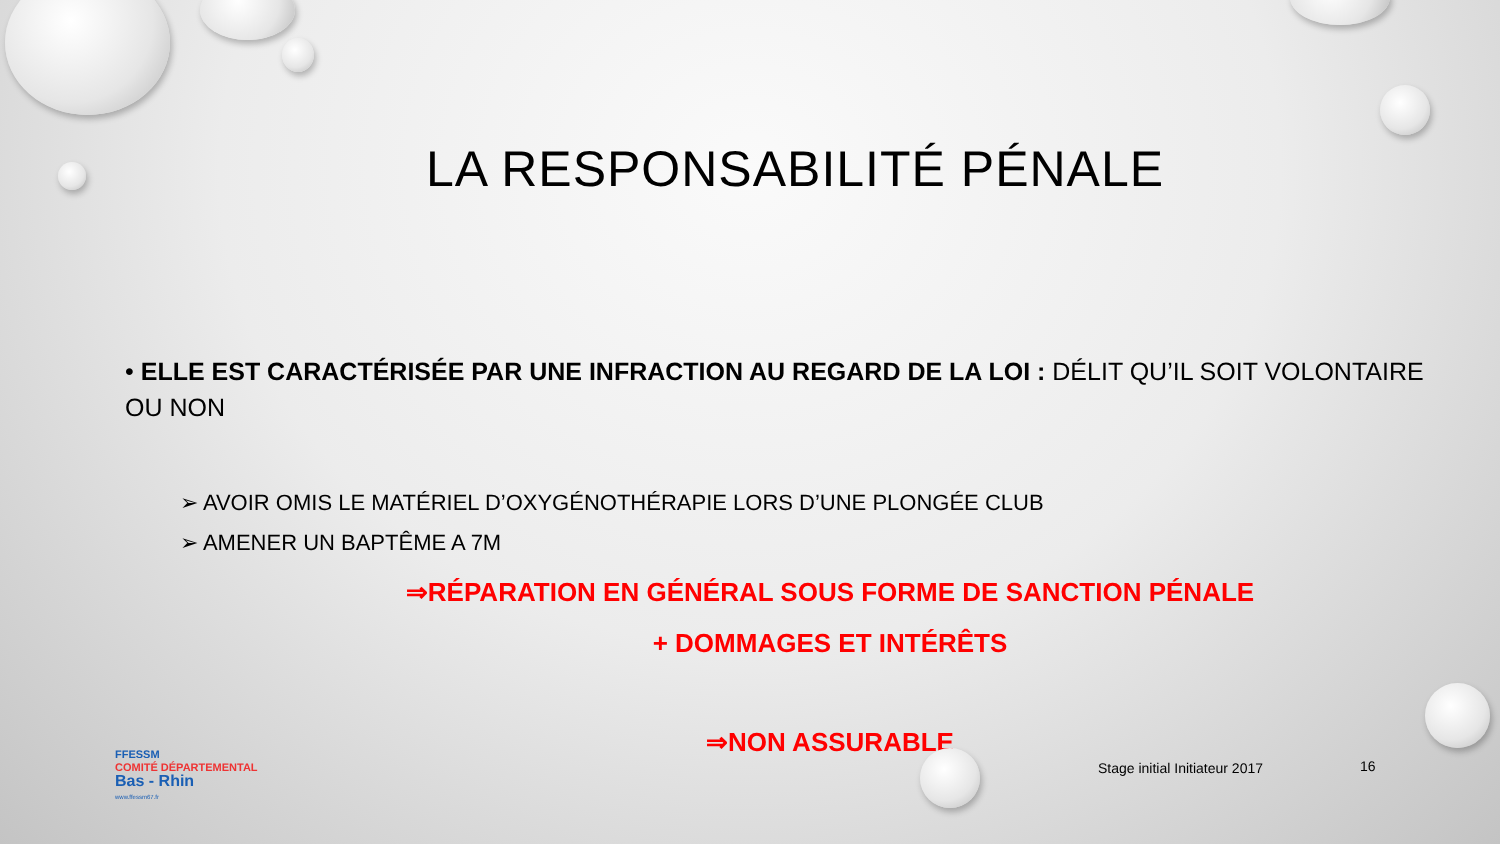LA RESPONSABILITÉ PÉNALE
• ELLE EST CARACTÉRISÉE PAR UNE INFRACTION AU REGARD DE LA LOI : DÉLIT QU’IL SOIT VOLONTAIRE OU NON
➢ AVOIR OMIS LE MATÉRIEL D’OXYGÉNOTHÉRAPIE LORS D’UNE PLONGÉE CLUB
➢ AMENER UN BAPTÊME A 7M
⇒RÉPARATION EN GÉNÉRAL SOUS FORME DE SANCTION PÉNALE
+ DOMMAGES ET INTÉRÊTS
⇒NON ASSURABLE
FFESSM
COMITÉ DÉPARTEMENTAL
Bas - Rhin
www.ffessm67.fr
Stage initial Initiateur 2017 16